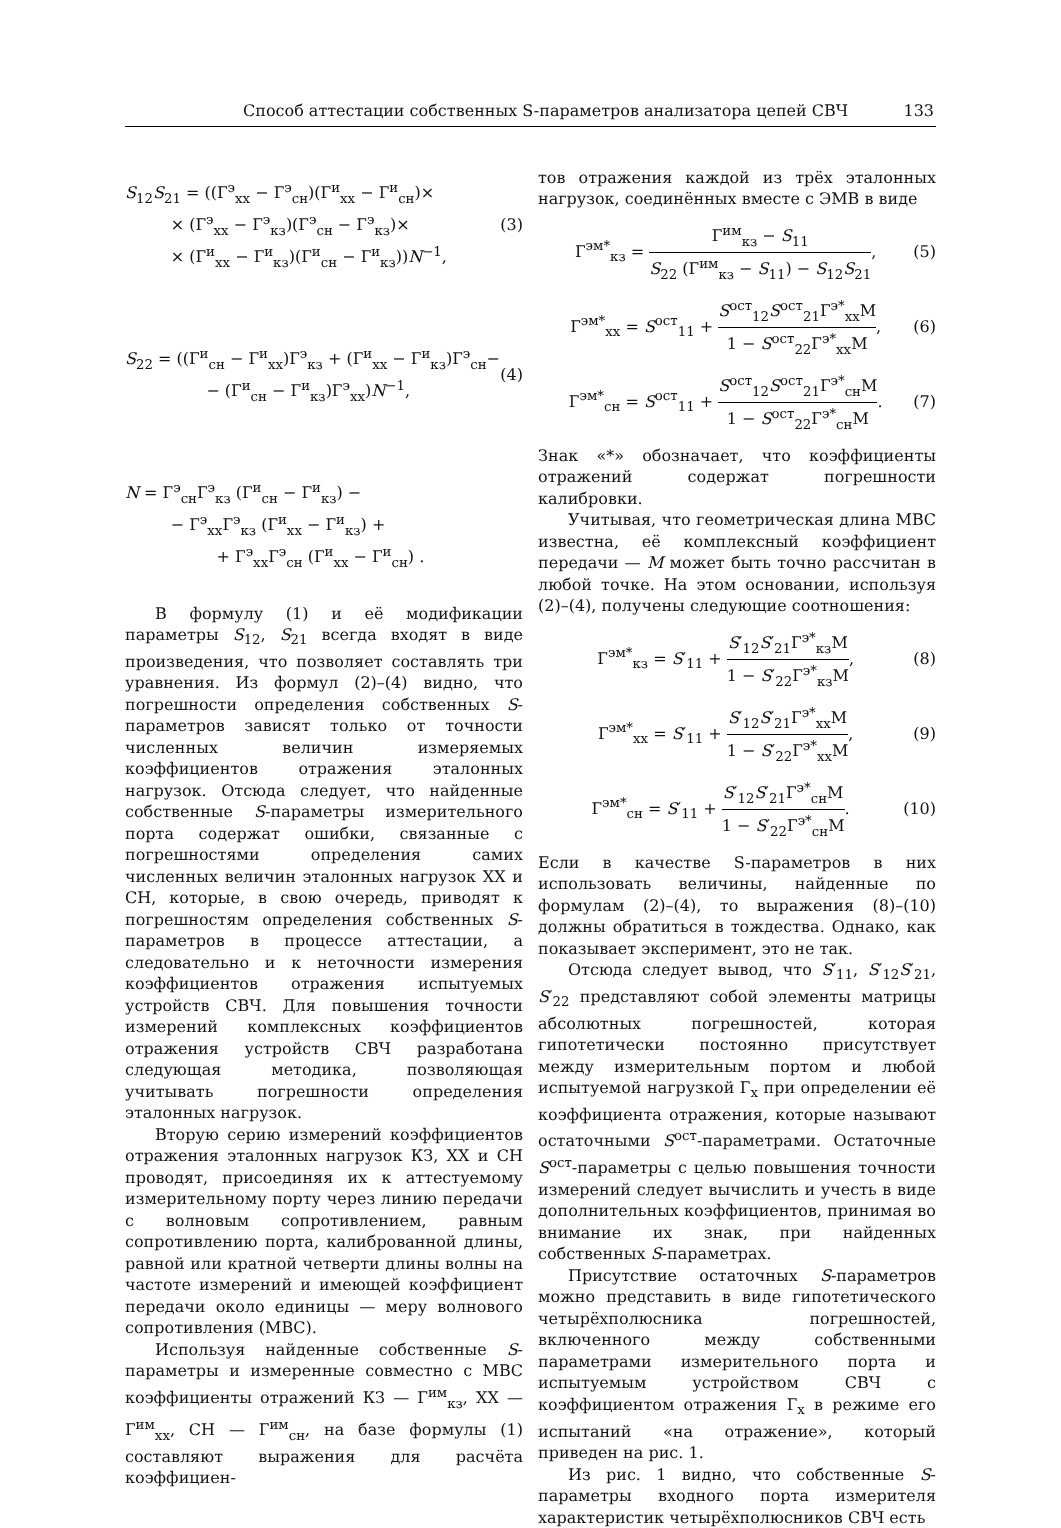Способ аттестации собственных S-параметров анализатора цепей СВЧ 133
S<sub>12</sub>S<sub>21</sub> = ((Г<sup>э</sup><sub>хх</sub> − Г<sup>э</sup><sub>сн</sub>)(Г<sup>и</sup><sub>хх</sub> − Г<sup>и</sup><sub>сн</sub>)×
× (Г<sup>э</sup><sub>хх</sub> − Г<sup>э</sup><sub>кз</sub>)(Г<sup>э</sup><sub>сн</sub> − Г<sup>э</sup><sub>кз</sub>)×
× (Г<sup>и</sup><sub>хх</sub> − Г<sup>и</sup><sub>кз</sub>)(Г<sup>и</sup><sub>сн</sub> − Г<sup>и</sup><sub>кз</sub>))N<sup>−1</sup>,
(3)
S<sub>22</sub> = ((Г<sup>и</sup><sub>сн</sub> − Г<sup>и</sup><sub>хх</sub>)Г<sup>э</sup><sub>кз</sub> + (Г<sup>и</sup><sub>хх</sub> − Г<sup>и</sup><sub>кз</sub>)Г<sup>э</sup><sub>сн</sub>−
− (Г<sup>и</sup><sub>сн</sub> − Г<sup>и</sup><sub>кз</sub>)Г<sup>э</sup><sub>хх</sub>)N<sup>−1</sup>,
(4)
N = Г<sup>э</sup><sub>сн</sub>Г<sup>э</sup><sub>кз</sub> (Г<sup>и</sup><sub>сн</sub> − Г<sup>и</sup><sub>кз</sub>) −
− Г<sup>э</sup><sub>хх</sub>Г<sup>э</sup><sub>кз</sub> (Г<sup>и</sup><sub>хх</sub> − Г<sup>и</sup><sub>кз</sub>) +
+ Г<sup>э</sup><sub>хх</sub>Г<sup>э</sup><sub>сн</sub> (Г<sup>и</sup><sub>хх</sub> − Г<sup>и</sup><sub>сн</sub>) .
В формулу (1) и её модификации параметры S<sub>12</sub>, S<sub>21</sub> всегда входят в виде произведения, что позволяет составлять три уравнения. Из формул (2)–(4) видно, что погрешности определения собственных S-параметров зависят только от точности численных величин измеряемых коэффициентов отражения эталонных нагрузок. Отсюда следует, что найденные собственные S-параметры измерительного порта содержат ошибки, связанные с погрешностями определения самих численных величин эталонных нагрузок ХХ и СН, которые, в свою очередь, приводят к погрешностям определения собственных S-параметров в процессе аттестации, а следовательно и к неточности измерения коэффициентов отражения испытуемых устройств СВЧ. Для повышения точности измерений комплексных коэффициентов отражения устройств СВЧ разработана следующая методика, позволяющая учитывать погрешности определения эталонных нагрузок.
Вторую серию измерений коэффициентов отражения эталонных нагрузок КЗ, ХХ и СН проводят, присоединяя их к аттестуемому измерительному порту через линию передачи с волновым сопротивлением, равным сопротивлению порта, калиброванной длины, равной или кратной четверти длины волны на частоте измерений и имеющей коэффициент передачи около единицы — меру волнового сопротивления (МВС).
Используя найденные собственные S-параметры и измеренные совместно с МВС коэффициенты отражений КЗ — Г<sup>им</sup><sub>кз</sub>, ХХ — Г<sup>им</sup><sub>хх</sub>, СН — Г<sup>им</sup><sub>сн</sub>, на базе формулы (1) составляют выражения для расчёта коэффициен-
тов отражения каждой из трёх эталонных нагрузок, соединённых вместе с ЭМВ в виде
Г<sup>эм*</sup><sub>кз</sub> = Г<sup>им</sup><sub>кз</sub> − S<sub>11</sub> S<sub>22</sub> (Г<sup>им</sup><sub>кз</sub> − S<sub>11</sub>) − S<sub>12</sub>S<sub>21</sub>,
(5)
Г<sup>эм*</sup><sub>хх</sub> = S<sup>ост</sup><sub>11</sub> + S<sup>ост</sup><sub>12</sub>S<sup>ост</sup><sub>21</sub>Г<sup>э*</sup><sub>хх</sub>M 1 − S<sup>ост</sup><sub>22</sub>Г<sup>э*</sup><sub>хх</sub>M,
(6)
Г<sup>эм*</sup><sub>сн</sub> = S<sup>ост</sup><sub>11</sub> + S<sup>ост</sup><sub>12</sub>S<sup>ост</sup><sub>21</sub>Г<sup>э*</sup><sub>сн</sub>M 1 − S<sup>ост</sup><sub>22</sub>Г<sup>э*</sup><sub>сн</sub>M.
(7)
Знак «*» обозначает, что коэффициенты отражений содержат погрешности калибровки.
Учитывая, что геометрическая длина МВС известна, её комплексный коэффициент передачи — M может быть точно рассчитан в любой точке. На этом основании, используя (2)–(4), получены следующие соотношения:
Г<sup>эм*</sup><sub>кз</sub> = S′<sub>11</sub> + S′<sub>12</sub>S′<sub>21</sub>Г<sup>э*</sup><sub>кз</sub>M 1 − S′<sub>22</sub>Г<sup>э*</sup><sub>кз</sub>M,
(8)
Г<sup>эм*</sup><sub>хх</sub> = S′<sub>11</sub> + S′<sub>12</sub>S′<sub>21</sub>Г<sup>э*</sup><sub>хх</sub>M 1 − S′<sub>22</sub>Г<sup>э*</sup><sub>хх</sub>M,
(9)
Г<sup>эм*</sup><sub>сн</sub> = S′<sub>11</sub> + S′<sub>12</sub>S′<sub>21</sub>Г<sup>э*</sup><sub>сн</sub>M 1 − S′<sub>22</sub>Г<sup>э*</sup><sub>сн</sub>M.
(10)
Если в качестве S-параметров в них использовать величины, найденные по формулам (2)–(4), то выражения (8)–(10) должны обратиться в тождества. Однако, как показывает эксперимент, это не так.
Отсюда следует вывод, что S′<sub>11</sub>, S′<sub>12</sub>S′<sub>21</sub>, S′<sub>22</sub> представляют собой элементы матрицы абсолютных погрешностей, которая гипотетически постоянно присутствует между измерительным портом и любой испытуемой нагрузкой Г<sub>х</sub> при определении её коэффициента отражения, которые называют остаточными S<sup>ост</sup>-параметрами. Остаточные S<sup>ост</sup>-параметры с целью повышения точности измерений следует вычислить и учесть в виде дополнительных коэффициентов, принимая во внимание их знак, при найденных собственных S-параметрах.
Присутствие остаточных S-параметров можно представить в виде гипотетического четырёхполюсника погрешностей, включенного между собственными параметрами измерительного порта и испытуемым устройством СВЧ с коэффициентом отражения Г<sub>х</sub> в режиме его испытаний «на отражение», который приведен на рис. 1.
Из рис. 1 видно, что собственные S-параметры входного порта измерителя характеристик четырёхполюсников СВЧ есть